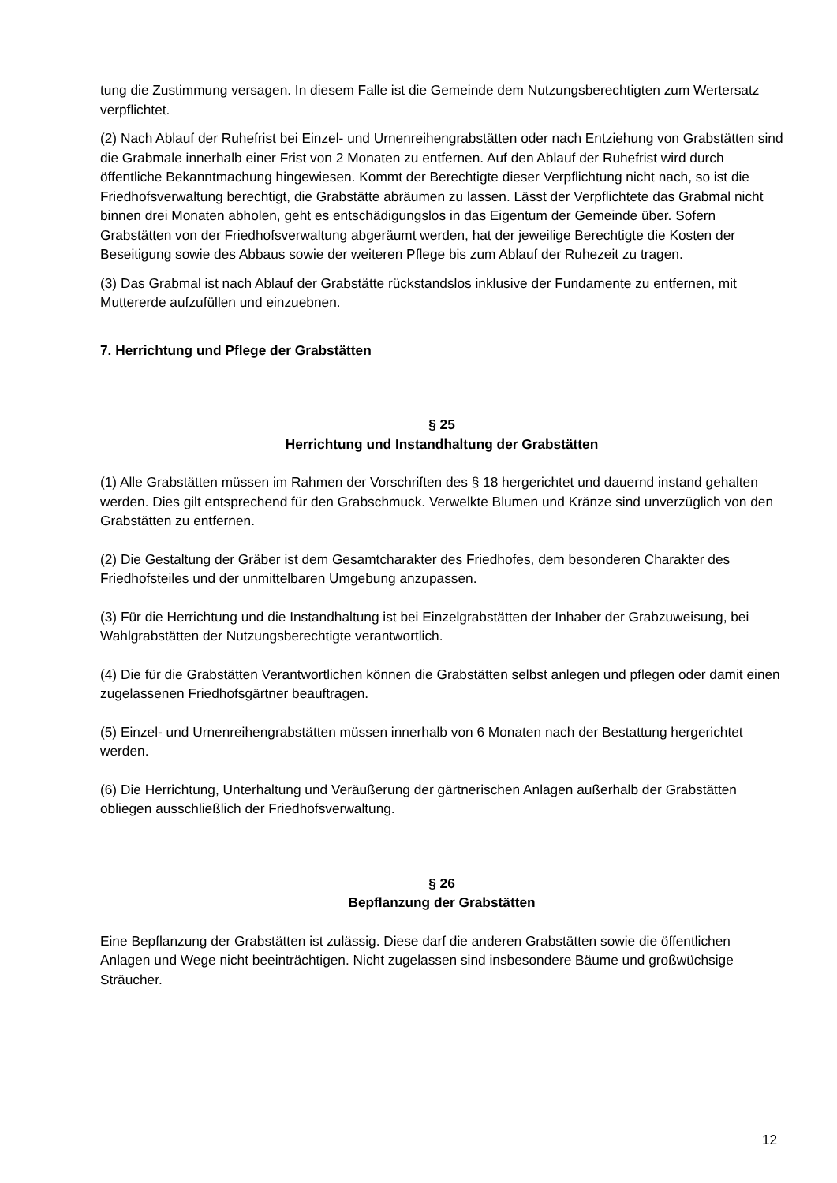tung die Zustimmung versagen. In diesem Falle ist die Gemeinde dem Nutzungsberechtigten zum Wertersatz verpflichtet.
(2) Nach Ablauf der Ruhefrist bei Einzel- und Urnenreihengrabstätten oder nach Entziehung von Grabstätten sind die Grabmale innerhalb einer Frist von 2 Monaten zu entfernen. Auf den Ablauf der Ruhefrist wird durch öffentliche Bekanntmachung hingewiesen. Kommt der Berechtigte dieser Verpflichtung nicht nach, so ist die Friedhofsverwaltung berechtigt, die Grabstätte abräumen zu lassen. Lässt der Verpflichtete das Grabmal nicht binnen drei Monaten abholen, geht es entschädigungslos in das Eigentum der Gemeinde über. Sofern Grabstätten von der Friedhofsverwaltung abgeräumt werden, hat der jeweilige Berechtigte die Kosten der Beseitigung sowie des Abbaus sowie der weiteren Pflege bis zum Ablauf der Ruhezeit zu tragen.
(3) Das Grabmal ist nach Ablauf der Grabstätte rückstandslos inklusive der Fundamente zu entfernen, mit Muttererde aufzufüllen und einzuebnen.
7. Herrichtung und Pflege der Grabstätten
§ 25
Herrichtung und Instandhaltung der Grabstätten
(1) Alle Grabstätten müssen im Rahmen der Vorschriften des § 18 hergerichtet und dauernd instand gehalten werden. Dies gilt entsprechend für den Grabschmuck. Verwelkte Blumen und Kränze sind unverzüglich von den Grabstätten zu entfernen.
(2) Die Gestaltung der Gräber ist dem Gesamtcharakter des Friedhofes, dem besonderen Charakter des Friedhofsteiles und der unmittelbaren Umgebung anzupassen.
(3) Für die Herrichtung und die Instandhaltung ist bei Einzelgrabstätten der Inhaber der Grabzuweisung, bei Wahlgrabstätten der Nutzungsberechtigte verantwortlich.
(4) Die für die Grabstätten Verantwortlichen können die Grabstätten selbst anlegen und pflegen oder damit einen zugelassenen Friedhofsgärtner beauftragen.
(5) Einzel- und Urnenreihengrabstätten müssen innerhalb von 6 Monaten nach der Bestattung hergerichtet werden.
(6) Die Herrichtung, Unterhaltung und Veräußerung der gärtnerischen Anlagen außerhalb der Grabstätten obliegen ausschließlich der Friedhofsverwaltung.
§ 26
Bepflanzung der Grabstätten
Eine Bepflanzung der Grabstätten ist zulässig. Diese darf die anderen Grabstätten sowie die öffentlichen Anlagen und Wege nicht beeinträchtigen. Nicht zugelassen sind insbesondere Bäume und großwüchsige Sträucher.
12